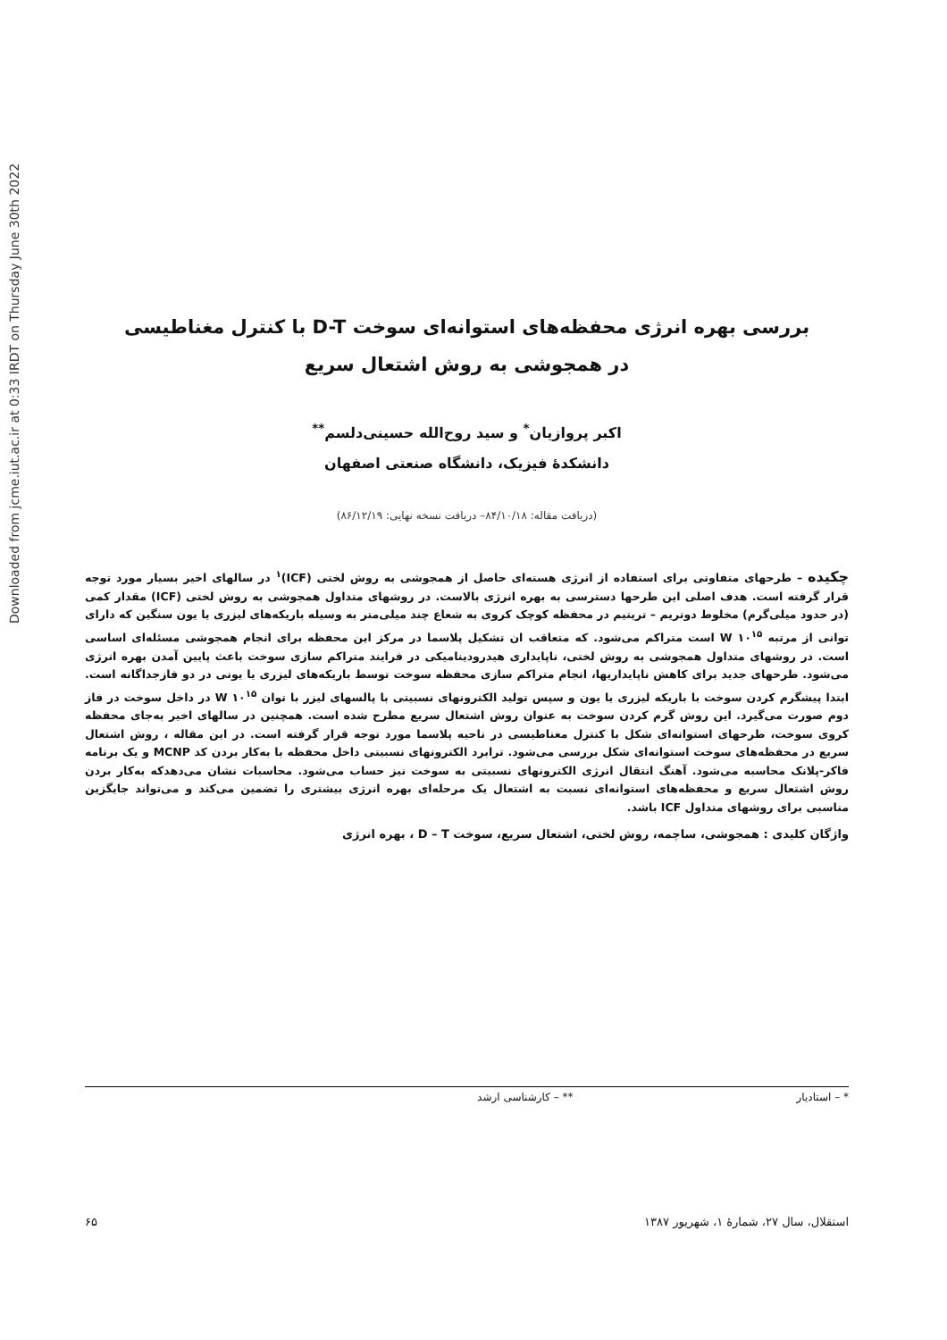Downloaded from jcme.iut.ac.ir at 0:33 IRDT on Thursday June 30th 2022
بررسی بهره انرژی محفظه‌های استوانه‌ای سوخت D-T با کنترل مغناطیسی
در همجوشی به روش اشتعال سریع
اکبر پروازیان<sup>*</sup> و سید روح‌الله حسینی‌دلسم<sup>**</sup>
دانشکدهٔ فیزیک، دانشگاه صنعتی اصفهان
(دریافت مقاله: ۸۴/۱۰/۱۸– دریافت نسخه نهایی: ۸۶/۱۲/۱۹)
چکیده – طرحهای متفاوتی برای استفاده از انرژی هسته‌ای حاصل از همجوشی به روش لختی (ICF)<sup>۱</sup> در سالهای اخیر بسیار مورد توجه قرار گرفته است. هدف اصلی این طرحها دسترسی به بهره انرژی بالاست. در روشهای متداول همجوشی به روش لختی (ICF) مقدار کمی (در حدود میلی‌گرم) مخلوط دوتریم – تریتیم در محفظه کوچک کروی به شعاع چند میلی‌متر به وسیله باریکه‌های لیزری یا یون سنگین که دارای توانی از مرتبه W ۱۰<sup>۱۵</sup> است متراکم می‌شود. که متعاقب ان تشکیل پلاسما در مرکز این محفظه برای انجام همجوشی مسئله‌ای اساسی است. در روشهای متداول همجوشی به روش لختی، ناپایداری هیدرودینامیکی در فرایند متراکم سازی سوخت باعث پایین آمدن بهره انرژی می‌شود. طرحهای جدید برای کاهش ناپایداریها، انجام متراکم سازی محفظه سوخت توسط باریکه‌های لیزری یا یونی در دو فازجداگانه است. ابتدا پیشگرم کردن سوخت با باریکه لیزری یا یون و سپس تولید الکترونهای نسبیتی با پالسهای لیزر با توان W ۱۰<sup>۱۵</sup> در داخل سوخت در فاز دوم صورت می‌گیرد. این روش گرم کردن سوخت به عنوان روش اشتعال سریع مطرح شده است. همچنین در سالهای اخیر به‌جای محفظه کروی سوخت، طرحهای استوانه‌ای شکل با کنترل مغناطیسی در ناحیه پلاسما مورد توجه قرار گرفته است. در این مقاله ، روش اشتعال سریع در محفظه‌های سوخت استوانه‌ای شکل بررسی می‌شود. ترابرد الکترونهای نسبیتی داخل محفظه با به‌کار بردن کد MCNP و یک برنامه فاکر-پلانک محاسبه می‌شود. آهنگ انتقال انرژی الکترونهای نسبیتی به سوخت نیز حساب می‌شود. محاسبات نشان می‌دهدکه به‌کار بردن روش اشتعال سریع و محفظه‌های استوانه‌ای نسبت به اشتعال یک مرحله‌ای بهره انرژی بیشتری را تضمین می‌کند و می‌تواند جایگزین مناسبی برای روشهای متداول ICF باشد.
واژگان کلیدی : همجوشی، ساچمه، روش لختی، اشتعال سریع، سوخت D – T ، بهره انرژی
* – استادیار ** – کارشناسی ارشد
استقلال، سال ۲۷، شمارهٔ ۱، شهریور ۱۳۸۷ ۶۵